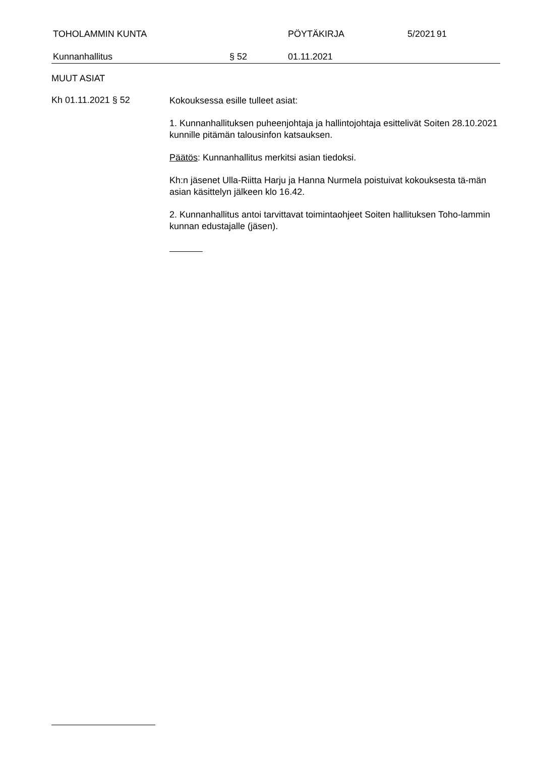TOHOLAMMIN KUNTA PÖYTÄKIRJA 5/2021 91
Kunnanhallitus § 52 01.11.2021
MUUT ASIAT
Kh 01.11.2021 § 52
Kokouksessa esille tulleet asiat:
1. Kunnanhallituksen puheenjohtaja ja hallintojohtaja esittelivät Soiten 28.10.2021 kunnille pitämän talousinfon katsauksen.
Päätös: Kunnanhallitus merkitsi asian tiedoksi.
Kh:n jäsenet Ulla-Riitta Harju ja Hanna Nurmela poistuivat kokouksesta tä-män asian käsittelyn jälkeen klo 16.42.
2. Kunnanhallitus antoi tarvittavat toimintaohjeet Soiten hallituksen Toho-lammin kunnan edustajalle (jäsen).